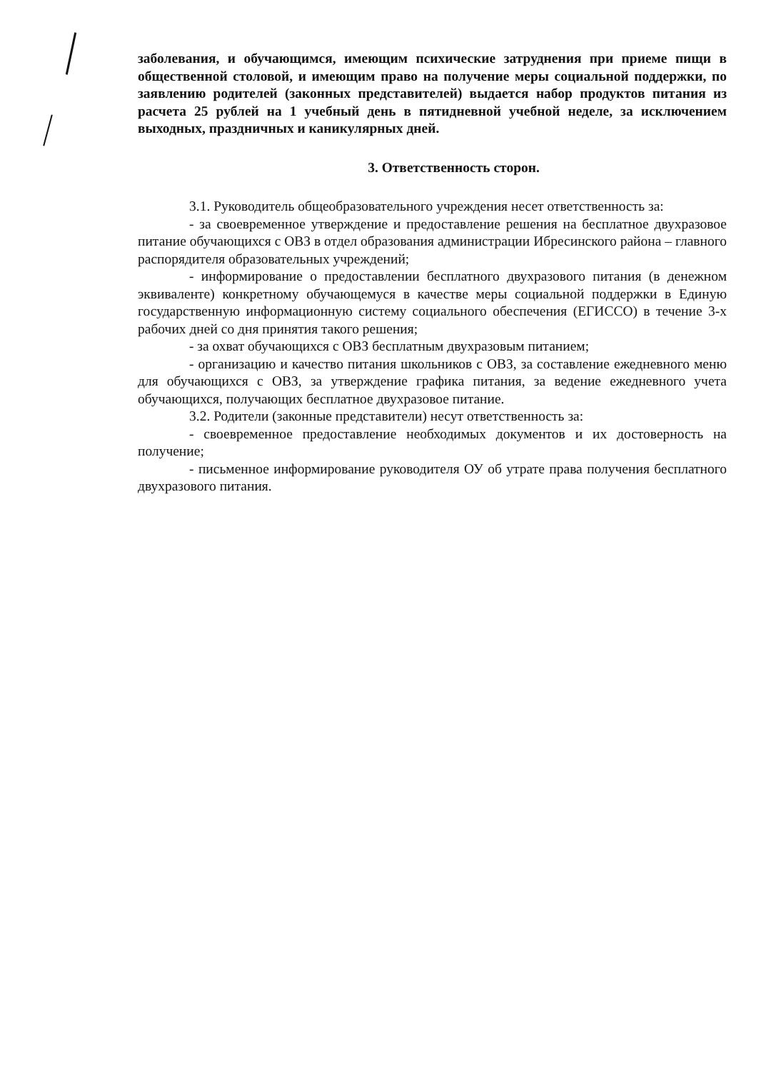заболевания, и обучающимся, имеющим психические затруднения при приеме пищи в общественной столовой, и имеющим право на получение меры социальной поддержки, по заявлению родителей (законных представителей) выдается набор продуктов питания из расчета 25 рублей на 1 учебный день в пятидневной учебной неделе, за исключением выходных, праздничных и каникулярных дней.
3. Ответственность сторон.
3.1. Руководитель общеобразовательного учреждения несет ответственность за:
- за своевременное утверждение и предоставление решения на бесплатное двухразовое питание обучающихся с ОВЗ в отдел образования администрации Ибресинского района – главного распорядителя образовательных учреждений;
- информирование о предоставлении бесплатного двухразового питания (в денежном эквиваленте) конкретному обучающемуся в качестве меры социальной поддержки в Единую государственную информационную систему социального обеспечения (ЕГИССО) в течение 3-х рабочих дней со дня принятия такого решения;
- за охват обучающихся с ОВЗ бесплатным двухразовым питанием;
- организацию и качество питания школьников с ОВЗ, за составление ежедневного меню для обучающихся с ОВЗ, за утверждение графика питания, за ведение ежедневного учета обучающихся, получающих бесплатное двухразовое питание.
3.2. Родители (законные представители) несут ответственность за:
- своевременное предоставление необходимых документов и их достоверность на получение;
- письменное информирование руководителя ОУ об утрате права получения бесплатного двухразового питания.